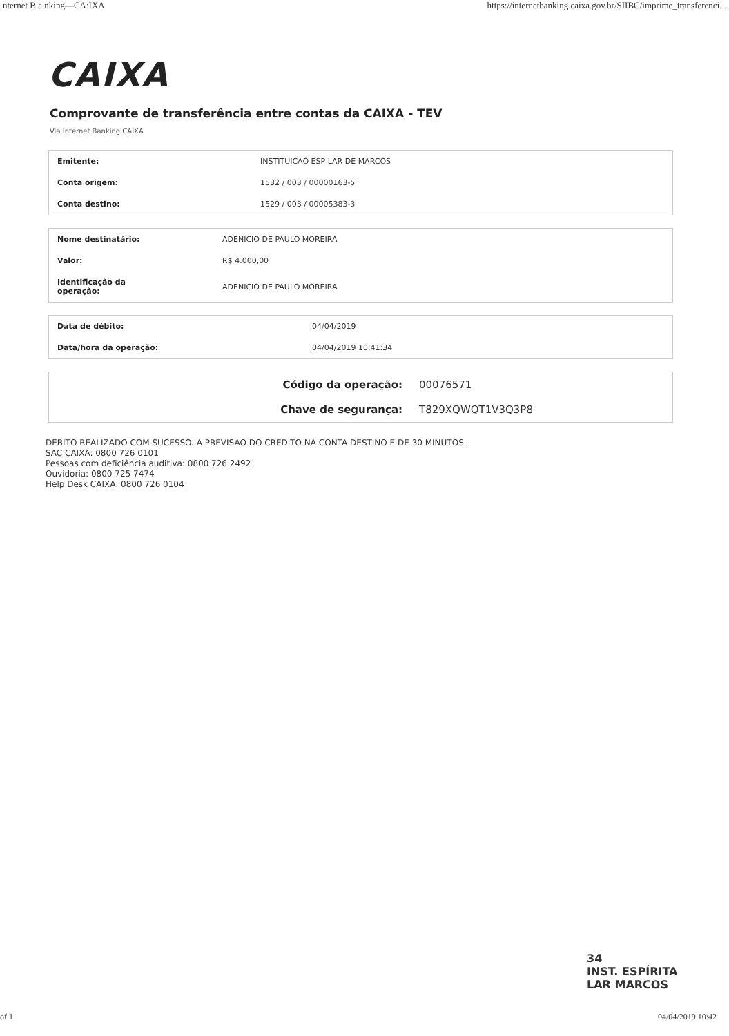nternet B a.nking—CA:IXA https://internetbanking.caixa.gov.br/SIIBC/imprime_transferenci...
CAIXA
Comprovante de transferência entre contas da CAIXA - TEV
Via Internet Banking CAIXA
| Emitente: | INSTITUICAO ESP LAR DE MARCOS |
| Conta origem: | 1532 / 003 / 00000163-5 |
| Conta destino: | 1529 / 003 / 00005383-3 |
| Nome destinatário: | ADENICIO DE PAULO MOREIRA |
| Valor: | R$ 4.000,00 |
| Identificação da operação: | ADENICIO DE PAULO MOREIRA |
| Data de débito: | 04/04/2019 |
| Data/hora da operação: | 04/04/2019 10:41:34 |
| Código da operação: | 00076571 |
| Chave de segurança: | T829XQWQT1V3Q3P8 |
DEBITO REALIZADO COM SUCESSO. A PREVISAO DO CREDITO NA CONTA DESTINO E DE 30 MINUTOS.
SAC CAIXA: 0800 726 0101
Pessoas com deficiência auditiva: 0800 726 2492
Ouvidoria: 0800 725 7474
Help Desk CAIXA: 0800 726 0104
34
INST. ESPÍRITA
LAR MARCOS
of 1 04/04/2019 10:42